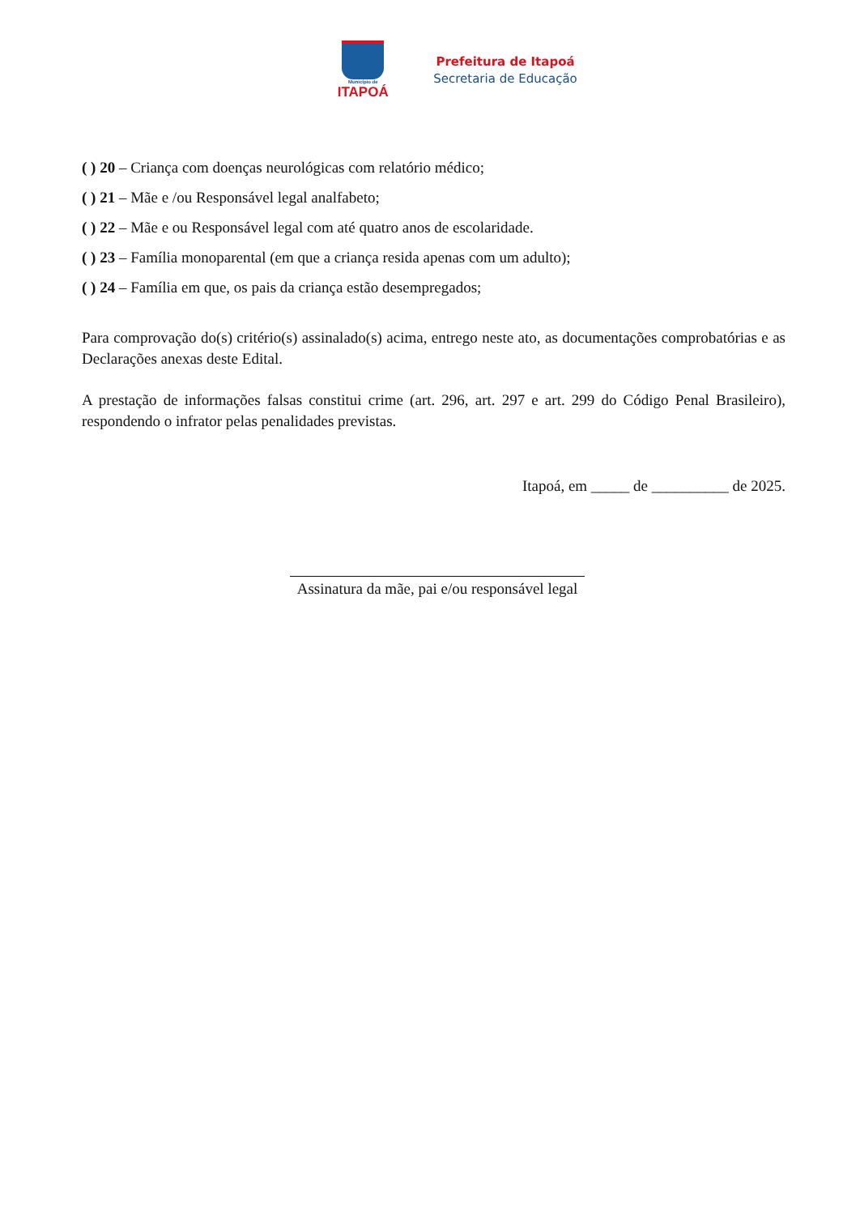Município de
ITAPOÁ
Prefeitura de Itapoá
Secretaria de Educação
( ) 20 – Criança com doenças neurológicas com relatório médico;
( ) 21 – Mãe e /ou Responsável legal analfabeto;
( ) 22 – Mãe e ou Responsável legal com até quatro anos de escolaridade.
( ) 23 – Família monoparental (em que a criança resida apenas com um adulto);
( ) 24 – Família em que, os pais da criança estão desempregados;
Para comprovação do(s) critério(s) assinalado(s) acima, entrego neste ato, as documentações comprobatórias e as Declarações anexas deste Edital.
A prestação de informações falsas constitui crime (art. 296, art. 297 e art. 299 do Código Penal Brasileiro), respondendo o infrator pelas penalidades previstas.
Itapoá, em _____ de __________ de 2025.
Assinatura da mãe, pai e/ou responsável legal